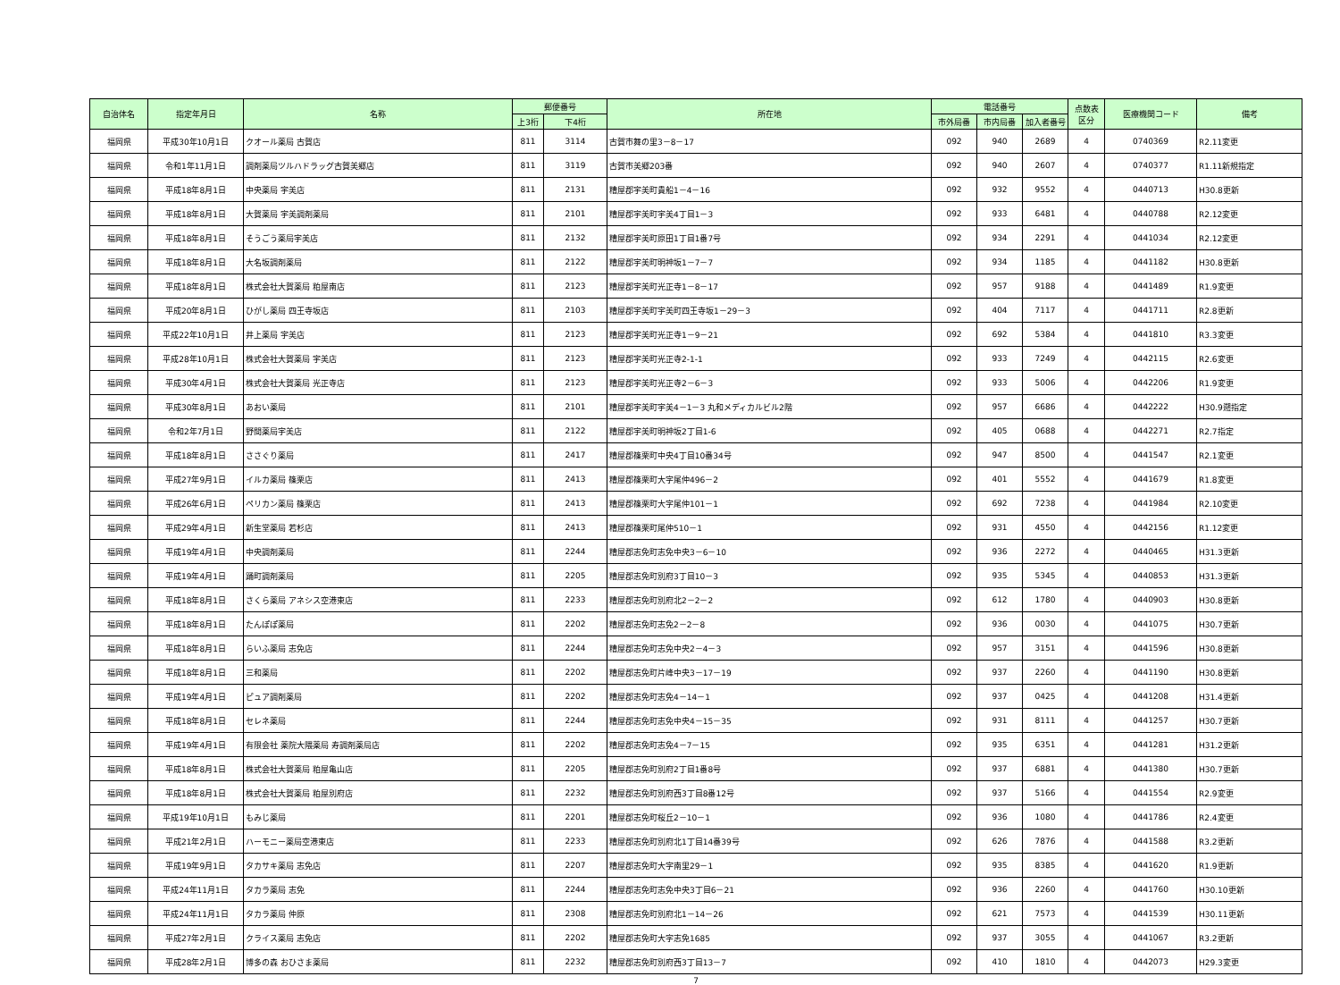| 自治体名 | 指定年月日 | 名称 | 郵便番号 | | 所在地 | 電話番号 | | | 点数表 区分 | 医療機関コード | 備考 |
| --- | --- | --- | --- | --- | --- | --- | --- | --- | --- | --- | --- |
| | | | 上3桁 | 下4桁 | | 市外局番 | 市内局番 | 加入者番号 | | | |
| 福岡県 | 平成30年10月1日 | クオール薬局 古賀店 | 811 | 3114 | 古賀市舞の里3－8－17 | 092 | 940 | 2689 | 4 | 0740369 | R2.11変更 |
| 福岡県 | 令和1年11月1日 | 調剤薬局ツルハドラッグ古賀美郷店 | 811 | 3119 | 古賀市美郷203番 | 092 | 940 | 2607 | 4 | 0740377 | R1.11新規指定 |
| 福岡県 | 平成18年8月1日 | 中央薬局 宇美店 | 811 | 2131 | 糟屋郡宇美町貴船1－4－16 | 092 | 932 | 9552 | 4 | 0440713 | H30.8更新 |
| 福岡県 | 平成18年8月1日 | 大賀薬局 宇美調剤薬局 | 811 | 2101 | 糟屋郡宇美町宇美4丁目1－3 | 092 | 933 | 6481 | 4 | 0440788 | R2.12変更 |
| 福岡県 | 平成18年8月1日 | そうごう薬局宇美店 | 811 | 2132 | 糟屋郡宇美町原田1丁目1番7号 | 092 | 934 | 2291 | 4 | 0441034 | R2.12変更 |
| 福岡県 | 平成18年8月1日 | 大名坂調剤薬局 | 811 | 2122 | 糟屋郡宇美町明神坂1－7－7 | 092 | 934 | 1185 | 4 | 0441182 | H30.8更新 |
| 福岡県 | 平成18年8月1日 | 株式会社大賀薬局 粕屋南店 | 811 | 2123 | 糟屋郡宇美町光正寺1－8－17 | 092 | 957 | 9188 | 4 | 0441489 | R1.9変更 |
| 福岡県 | 平成20年8月1日 | ひがし薬局 四王寺坂店 | 811 | 2103 | 糟屋郡宇美町宇美町四王寺坂1－29－3 | 092 | 404 | 7117 | 4 | 0441711 | R2.8更新 |
| 福岡県 | 平成22年10月1日 | 井上薬局 宇美店 | 811 | 2123 | 糟屋郡宇美町光正寺1－9－21 | 092 | 692 | 5384 | 4 | 0441810 | R3.3変更 |
| 福岡県 | 平成28年10月1日 | 株式会社大賀薬局 宇美店 | 811 | 2123 | 糟屋郡宇美町光正寺2-1-1 | 092 | 933 | 7249 | 4 | 0442115 | R2.6変更 |
| 福岡県 | 平成30年4月1日 | 株式会社大賀薬局 光正寺店 | 811 | 2123 | 糟屋郡宇美町光正寺2－6－3 | 092 | 933 | 5006 | 4 | 0442206 | R1.9変更 |
| 福岡県 | 平成30年8月1日 | あおい薬局 | 811 | 2101 | 糟屋郡宇美町宇美4－1－3 丸和メディカルビル2階 | 092 | 957 | 6686 | 4 | 0442222 | H30.9遡指定 |
| 福岡県 | 令和2年7月1日 | 野間薬局宇美店 | 811 | 2122 | 糟屋郡宇美町明神坂2丁目1-6 | 092 | 405 | 0688 | 4 | 0442271 | R2.7指定 |
| 福岡県 | 平成18年8月1日 | ささぐり薬局 | 811 | 2417 | 糟屋郡篠栗町中央4丁目10番34号 | 092 | 947 | 8500 | 4 | 0441547 | R2.1変更 |
| 福岡県 | 平成27年9月1日 | イルカ薬局 篠栗店 | 811 | 2413 | 糟屋郡篠栗町大字尾仲496－2 | 092 | 401 | 5552 | 4 | 0441679 | R1.8変更 |
| 福岡県 | 平成26年6月1日 | ペリカン薬局 篠栗店 | 811 | 2413 | 糟屋郡篠栗町大字尾仲101－1 | 092 | 692 | 7238 | 4 | 0441984 | R2.10変更 |
| 福岡県 | 平成29年4月1日 | 新生堂薬局 若杉店 | 811 | 2413 | 糟屋郡篠栗町尾仲510－1 | 092 | 931 | 4550 | 4 | 0442156 | R1.12変更 |
| 福岡県 | 平成19年4月1日 | 中央調剤薬局 | 811 | 2244 | 糟屋郡志免町志免中央3－6－10 | 092 | 936 | 2272 | 4 | 0440465 | H31.3更新 |
| 福岡県 | 平成19年4月1日 | 踊町調剤薬局 | 811 | 2205 | 糟屋郡志免町別府3丁目10－3 | 092 | 935 | 5345 | 4 | 0440853 | H31.3更新 |
| 福岡県 | 平成18年8月1日 | さくら薬局 アネシス空港東店 | 811 | 2233 | 糟屋郡志免町別府北2－2－2 | 092 | 612 | 1780 | 4 | 0440903 | H30.8更新 |
| 福岡県 | 平成18年8月1日 | たんぽぽ薬局 | 811 | 2202 | 糟屋郡志免町志免2－2－8 | 092 | 936 | 0030 | 4 | 0441075 | H30.7更新 |
| 福岡県 | 平成18年8月1日 | らいふ薬局 志免店 | 811 | 2244 | 糟屋郡志免町志免中央2－4－3 | 092 | 957 | 3151 | 4 | 0441596 | H30.8更新 |
| 福岡県 | 平成18年8月1日 | 三和薬局 | 811 | 2202 | 糟屋郡志免町片峰中央3－17－19 | 092 | 937 | 2260 | 4 | 0441190 | H30.8更新 |
| 福岡県 | 平成19年4月1日 | ピュア調剤薬局 | 811 | 2202 | 糟屋郡志免町志免4－14－1 | 092 | 937 | 0425 | 4 | 0441208 | H31.4更新 |
| 福岡県 | 平成18年8月1日 | セレネ薬局 | 811 | 2244 | 糟屋郡志免町志免中央4－15－35 | 092 | 931 | 8111 | 4 | 0441257 | H30.7更新 |
| 福岡県 | 平成19年4月1日 | 有限会社 薬院大隈薬局 寿調剤薬局店 | 811 | 2202 | 糟屋郡志免町志免4－7－15 | 092 | 935 | 6351 | 4 | 0441281 | H31.2更新 |
| 福岡県 | 平成18年8月1日 | 株式会社大賀薬局 粕屋亀山店 | 811 | 2205 | 糟屋郡志免町別府2丁目1番8号 | 092 | 937 | 6881 | 4 | 0441380 | H30.7更新 |
| 福岡県 | 平成18年8月1日 | 株式会社大賀薬局 粕屋別府店 | 811 | 2232 | 糟屋郡志免町別府西3丁目8番12号 | 092 | 937 | 5166 | 4 | 0441554 | R2.9変更 |
| 福岡県 | 平成19年10月1日 | もみじ薬局 | 811 | 2201 | 糟屋郡志免町桜丘2－10－1 | 092 | 936 | 1080 | 4 | 0441786 | R2.4変更 |
| 福岡県 | 平成21年2月1日 | ハーモニー薬局空港東店 | 811 | 2233 | 糟屋郡志免町別府北1丁目14番39号 | 092 | 626 | 7876 | 4 | 0441588 | R3.2更新 |
| 福岡県 | 平成19年9月1日 | タカサキ薬局 志免店 | 811 | 2207 | 糟屋郡志免町大字南里29－1 | 092 | 935 | 8385 | 4 | 0441620 | R1.9更新 |
| 福岡県 | 平成24年11月1日 | タカラ薬局 志免 | 811 | 2244 | 糟屋郡志免町志免中央3丁目6－21 | 092 | 936 | 2260 | 4 | 0441760 | H30.10更新 |
| 福岡県 | 平成24年11月1日 | タカラ薬局 仲原 | 811 | 2308 | 糟屋郡志免町別府北1－14－26 | 092 | 621 | 7573 | 4 | 0441539 | H30.11更新 |
| 福岡県 | 平成27年2月1日 | クライス薬局 志免店 | 811 | 2202 | 糟屋郡志免町大字志免1685 | 092 | 937 | 3055 | 4 | 0441067 | R3.2更新 |
| 福岡県 | 平成28年2月1日 | 博多の森 おひさま薬局 | 811 | 2232 | 糟屋郡志免町別府西3丁目13－7 | 092 | 410 | 1810 | 4 | 0442073 | H29.3変更 |
7